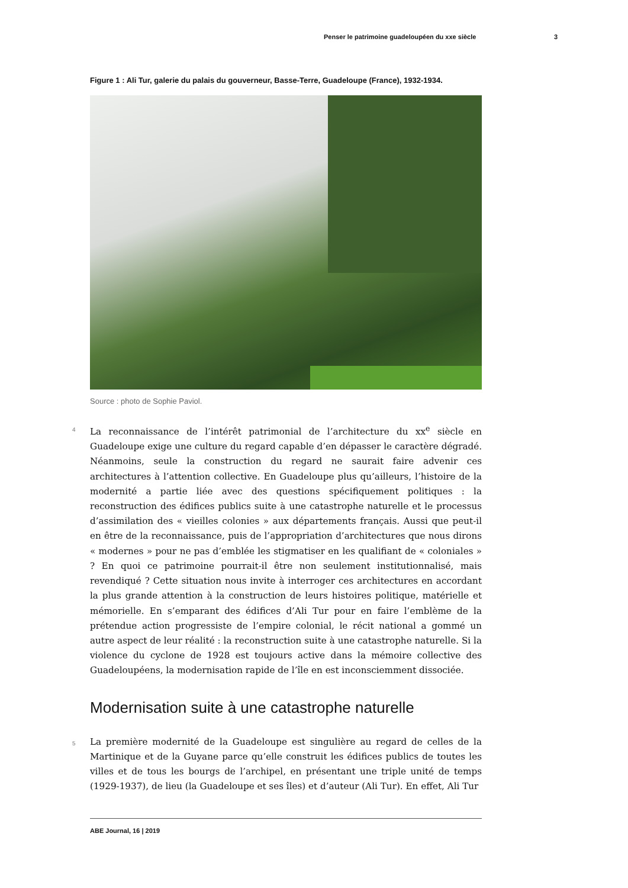Penser le patrimoine guadeloupéen du xxe siècle 3
Figure 1 : Ali Tur, galerie du palais du gouverneur, Basse-Terre, Guadeloupe (France), 1932-1934.
Source : photo de Sophie Paviol.
4 La reconnaissance de l’intérêt patrimonial de l’architecture du xx<sup>e</sup> siècle en Guadeloupe exige une culture du regard capable d’en dépasser le caractère dégradé. Néanmoins, seule la construction du regard ne saurait faire advenir ces architectures à l’attention collective. En Guadeloupe plus qu’ailleurs, l’histoire de la modernité a partie liée avec des questions spécifiquement politiques : la reconstruction des édifices publics suite à une catastrophe naturelle et le processus d’assimilation des « vieilles colonies » aux départements français. Aussi que peut-il en être de la reconnaissance, puis de l’appropriation d’architectures que nous dirons « modernes » pour ne pas d’emblée les stigmatiser en les qualifiant de « coloniales » ? En quoi ce patrimoine pourrait-il être non seulement institutionnalisé, mais revendiqué ? Cette situation nous invite à interroger ces architectures en accordant la plus grande attention à la construction de leurs histoires politique, matérielle et mémorielle. En s’emparant des édifices d’Ali Tur pour en faire l’emblème de la prétendue action progressiste de l’empire colonial, le récit national a gommé un autre aspect de leur réalité : la reconstruction suite à une catastrophe naturelle. Si la violence du cyclone de 1928 est toujours active dans la mémoire collective des Guadeloupéens, la modernisation rapide de l’île en est inconsciemment dissociée.
Modernisation suite à une catastrophe naturelle
5 La première modernité de la Guadeloupe est singulière au regard de celles de la Martinique et de la Guyane parce qu’elle construit les édifices publics de toutes les villes et de tous les bourgs de l’archipel, en présentant une triple unité de temps (1929-1937), de lieu (la Guadeloupe et ses îles) et d’auteur (Ali Tur). En effet, Ali Tur
ABE Journal, 16 | 2019